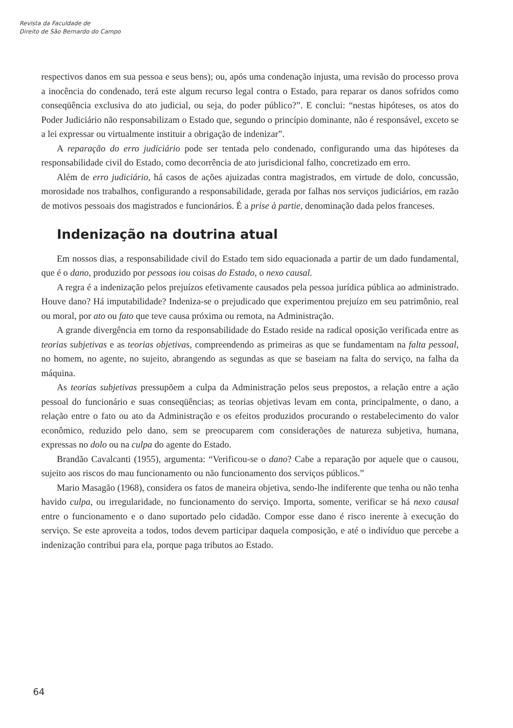Revista da Faculdade de
Direito de São Bernardo do Campo
respectivos danos em sua pessoa e seus bens); ou, após uma condenação injusta, uma revisão do processo prova a inocência do condenado, terá este algum recurso legal contra o Estado, para reparar os danos sofridos como conseqüência exclusiva do ato judicial, ou seja, do poder público?”. E conclui: “nestas hipóteses, os atos do Poder Judiciário não responsabilizam o Estado que, segundo o princípio dominante, não é responsável, exceto se a lei expressar ou virtualmente instituir a obrigação de indenizar”.
A reparação do erro judiciário pode ser tentada pelo condenado, configurando uma das hipóteses da responsabilidade civil do Estado, como decorrência de ato jurisdicional falho, concretizado em erro.
Além de erro judiciário, há casos de ações ajuizadas contra magistrados, em virtude de dolo, concussão, morosidade nos trabalhos, configurando a responsabilidade, gerada por falhas nos serviços judiciários, em razão de motivos pessoais dos magistrados e funcionários. É a prise à partie, denominação dada pelos franceses.
Indenização na doutrina atual
Em nossos dias, a responsabilidade civil do Estado tem sido equacionada a partir de um dado fundamental, que é o dano, produzido por pessoas iou coisas do Estado, o nexo causal.
A regra é a indenização pelos prejuízos efetivamente causados pela pessoa jurídica pública ao administrado. Houve dano? Há imputabilidade? Indeniza-se o prejudicado que experimentou prejuízo em seu patrimônio, real ou moral, por ato ou fato que teve causa próxima ou remota, na Administração.
A grande divergência em torno da responsabilidade do Estado reside na radical oposição verificada entre as teorias subjetivas e as teorias objetivas, compreendendo as primeiras as que se fundamentam na falta pessoal, no homem, no agente, no sujeito, abrangendo as segundas as que se baseiam na falta do serviço, na falha da máquina.
As teorias subjetivas pressupõem a culpa da Administração pelos seus prepostos, a relação entre a ação pessoal do funcionário e suas conseqüências; as teorias objetivas levam em conta, principalmente, o dano, a relação entre o fato ou ato da Administração e os efeitos produzidos procurando o restabelecimento do valor econômico, reduzido pelo dano, sem se preocuparem com considerações de natureza subjetiva, humana, expressas no dolo ou na culpa do agente do Estado.
Brandão Cavalcanti (1955), argumenta: “Verificou-se o dano? Cabe a reparação por aquele que o causou, sujeito aos riscos do mau funcionamento ou não funcionamento dos serviços públicos.”
Mario Masagão (1968), considera os fatos de maneira objetiva, sendo-lhe indiferente que tenha ou não tenha havido culpa, ou irregularidade, no funcionamento do serviço. Importa, somente, verificar se há nexo causal entre o funcionamento e o dano suportado pelo cidadão. Compor esse dano é risco inerente à execução do serviço. Se este aproveita a todos, todos devem participar daquela composição, e até o indivíduo que percebe a indenização contribui para ela, porque paga tributos ao Estado.
64